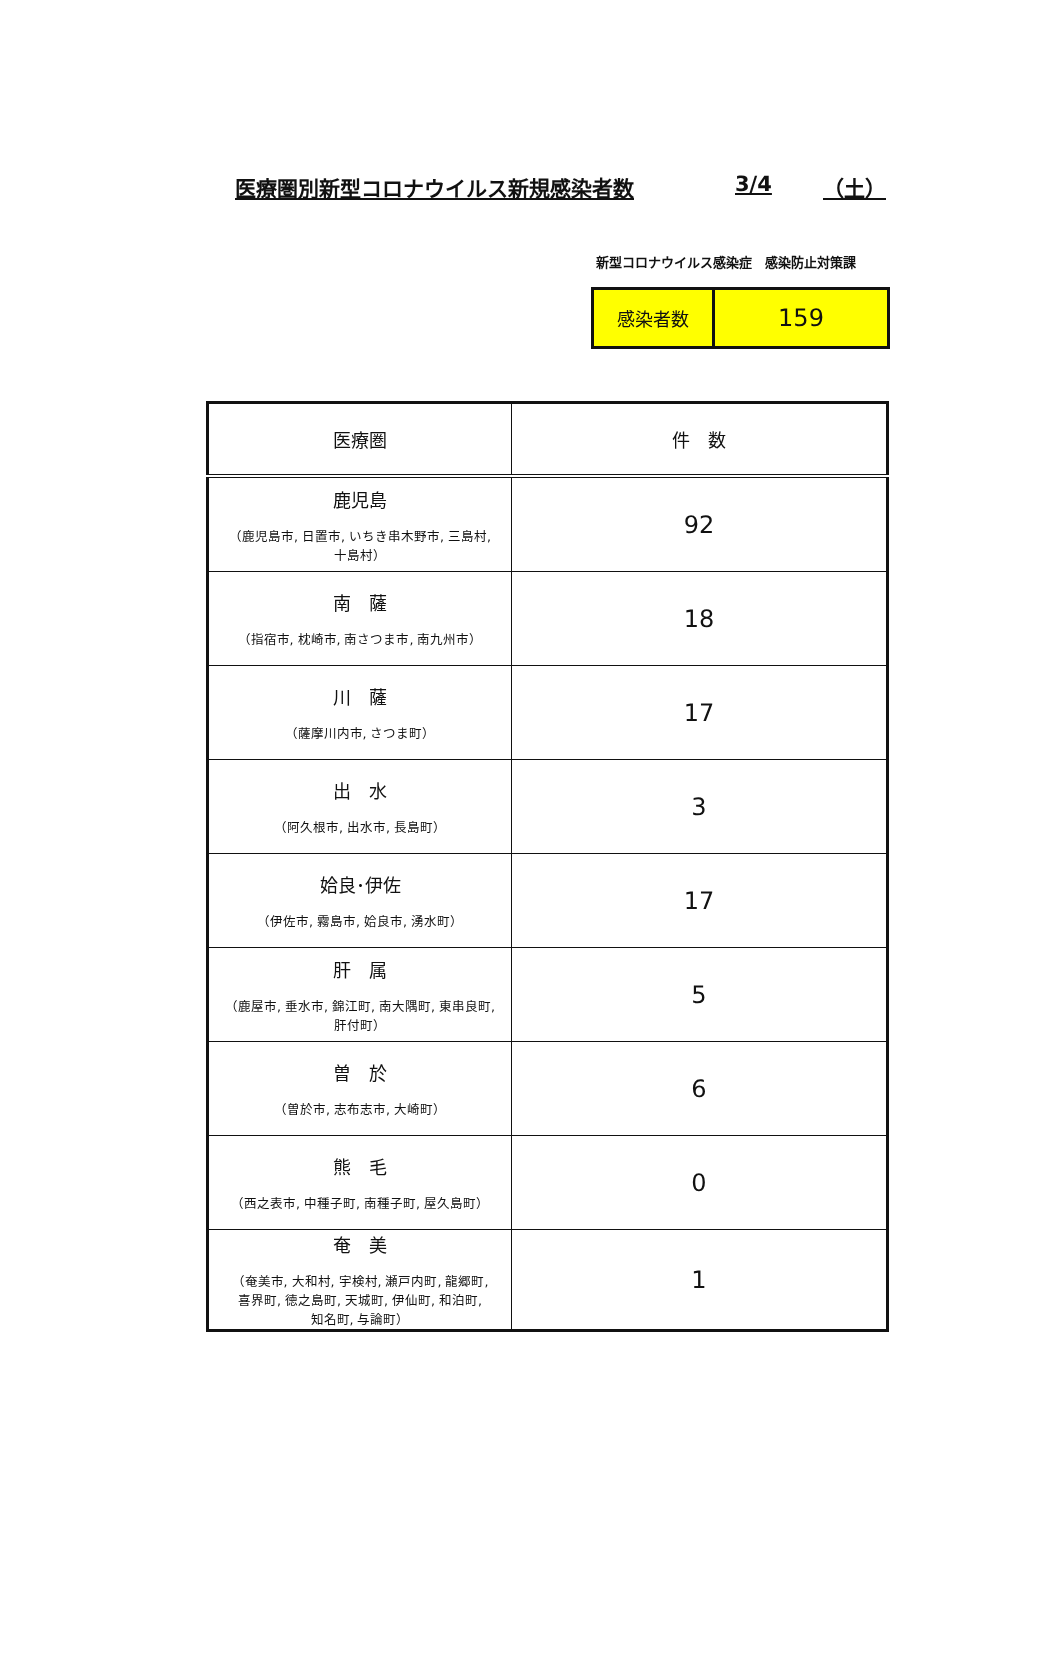医療圏別新型コロナウイルス新規感染者数 3/4 （土）
新型コロナウイルス感染症　感染防止対策課
| 感染者数 | 159 |
| 医療圏 | 件 数 |
| --- | --- |
| 鹿児島 （鹿児島市, 日置市, いちき串木野市, 三島村, 十島村） | 92 |
| 南 薩 （指宿市, 枕崎市, 南さつま市, 南九州市） | 18 |
| 川 薩 （薩摩川内市, さつま町） | 17 |
| 出 水 （阿久根市, 出水市, 長島町） | 3 |
| 姶良･伊佐 （伊佐市, 霧島市, 姶良市, 湧水町） | 17 |
| 肝 属 （鹿屋市, 垂水市, 錦江町, 南大隅町, 東串良町, 肝付町） | 5 |
| 曽 於 （曽於市, 志布志市, 大崎町） | 6 |
| 熊 毛 （西之表市, 中種子町, 南種子町, 屋久島町） | 0 |
| 奄 美 （奄美市, 大和村, 宇検村, 瀬戸内町, 龍郷町, 喜界町, 徳之島町, 天城町, 伊仙町, 和泊町, 知名町, 与論町） | 1 |